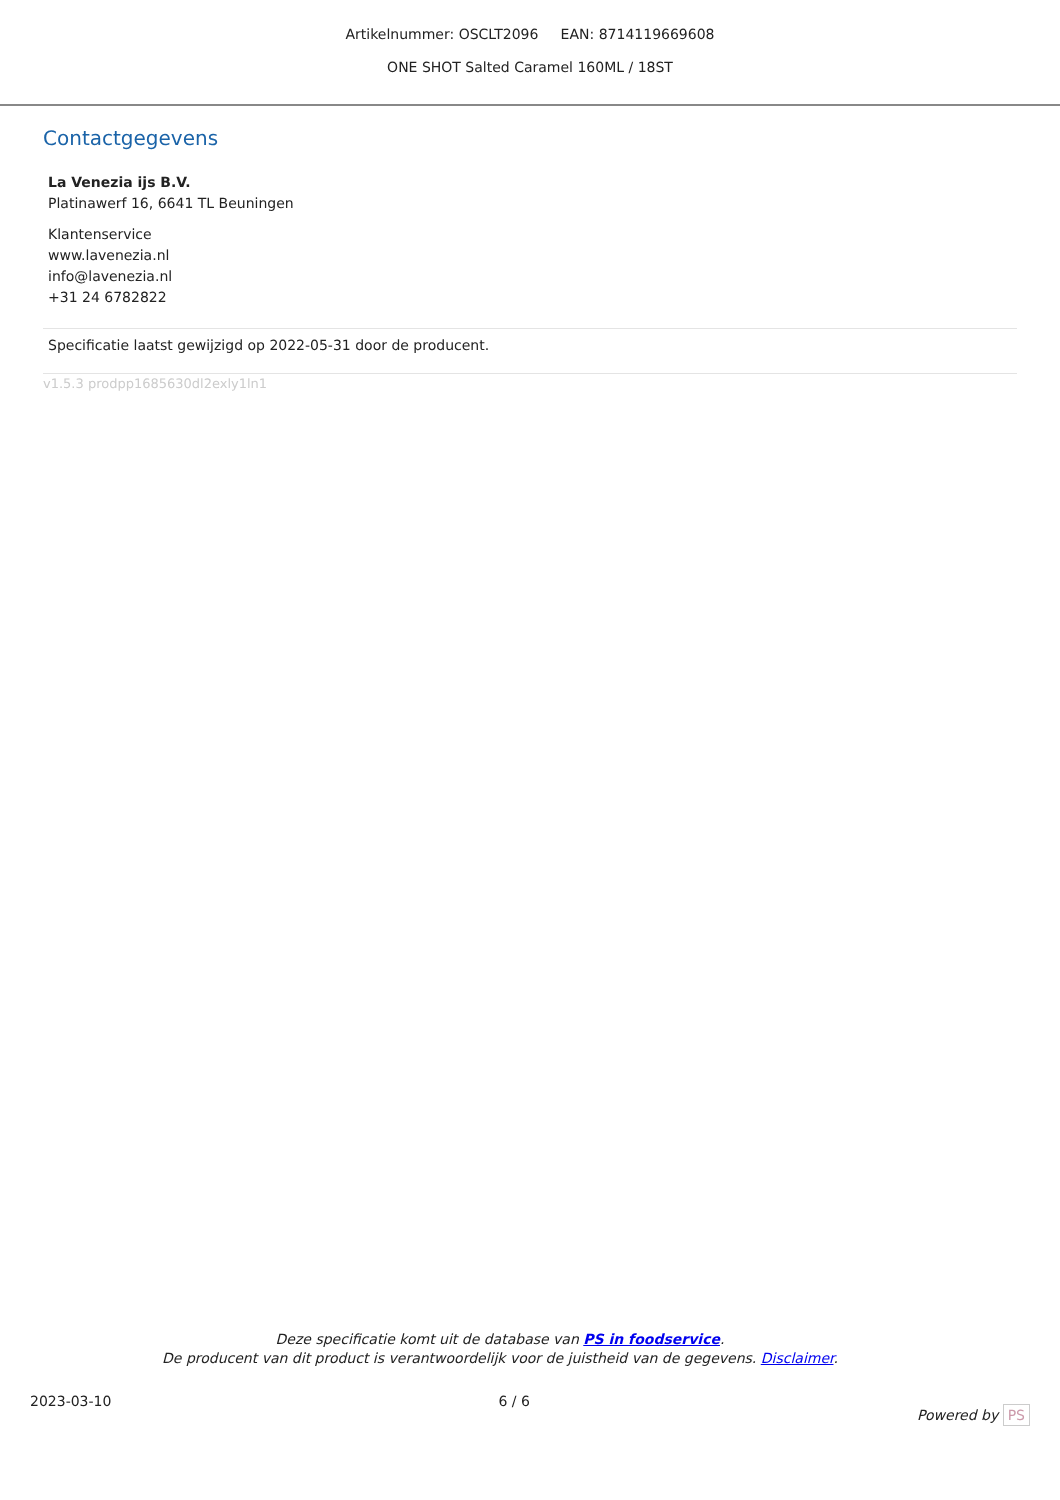Artikelnummer: OSCLT2096 EAN: 8714119669608
ONE SHOT Salted Caramel 160ML / 18ST
Contactgegevens
La Venezia ijs B.V.
Platinawerf 16, 6641 TL Beuningen
Klantenservice
www.lavenezia.nl
info@lavenezia.nl
+31 24 6782822
Specificatie laatst gewijzigd op 2022-05-31 door de producent.
v1.5.3 prodpp1685630dl2exly1ln1
Deze specificatie komt uit de database van PS in foodservice.
De producent van dit product is verantwoordelijk voor de juistheid van de gegevens. Disclaimer.
2023-03-10 6 / 6 Powered by PS